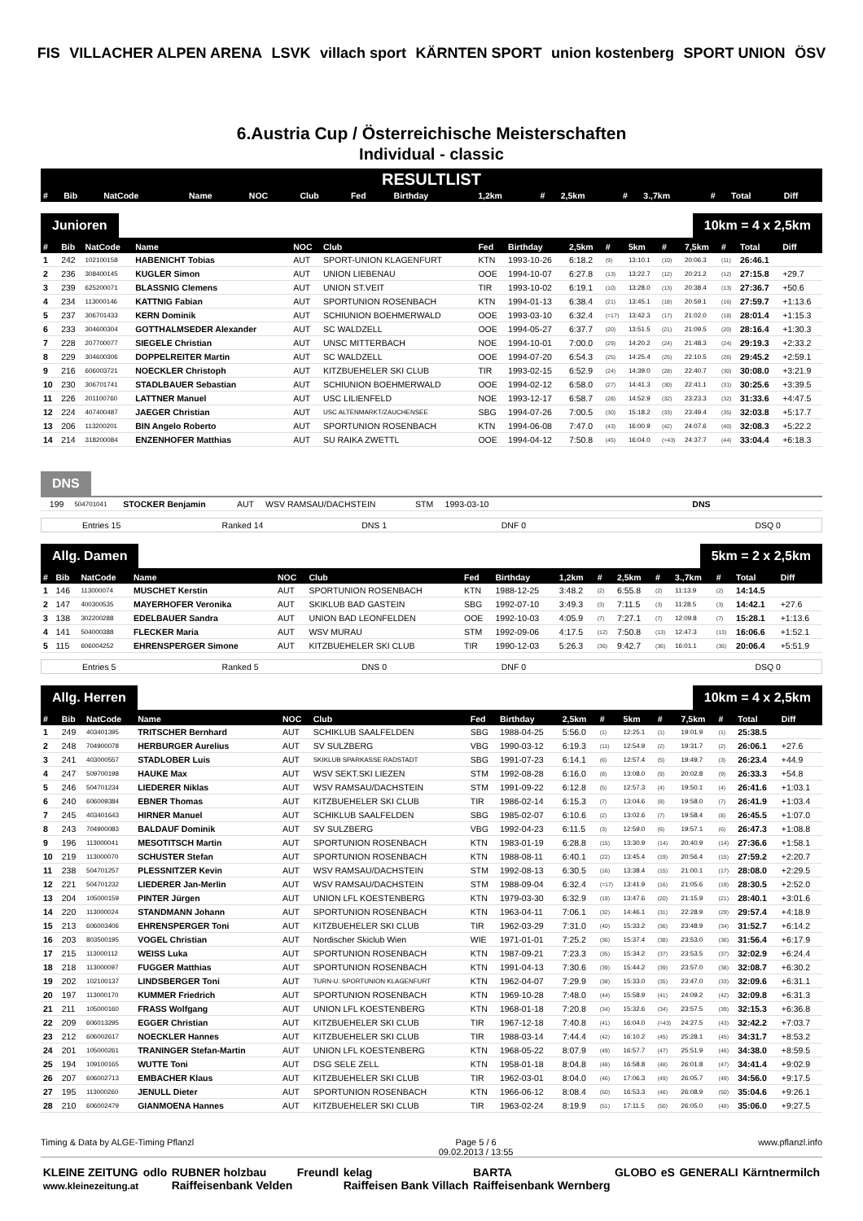FIS VILLACHER ALPEN ARENA LSVK villach sport KÄRNTEN SPORT union kostenberg SPORT UNION ÖSV
6.Austria Cup / Österreichische Meisterschaften
Individual - classic
RESULTLIST
| # | Bib | NatCode | Name | NOC | Club | Fed | Birthday | 1,2km | # | 2,5km | # | 3.,7km | # | Total | Diff |
| --- | --- | --- | --- | --- | --- | --- | --- | --- | --- | --- | --- | --- | --- | --- | --- |
Junioren 10km = 4 x 2,5km
| # | Bib | NatCode | Name | NOC | Club | Fed | Birthday | 2,5km | # | 5km | # | 7,5km | # | Total | Diff |
| --- | --- | --- | --- | --- | --- | --- | --- | --- | --- | --- | --- | --- | --- | --- | --- |
| 1 | 242 | 102100158 | HABENICHT Tobias | AUT | SPORT-UNION KLAGENFURT | KTN | 1993-10-26 | 6:18.2 | (9) | 13:10.1 | (10) | 20:06.3 | (11) | 26:46.1 | |
| 2 | 236 | 308400145 | KUGLER Simon | AUT | UNION LIEBENAU | OOE | 1994-10-07 | 6:27.8 | (13) | 13:22.7 | (12) | 20:21.2 | (12) | 27:15.8 | +29.7 |
| 3 | 239 | 625200071 | BLASSNIG Clemens | AUT | UNION ST.VEIT | TIR | 1993-10-02 | 6:19.1 | (10) | 13:28.0 | (13) | 20:38.4 | (13) | 27:36.7 | +50.6 |
| 4 | 234 | 113000146 | KATTNIG Fabian | AUT | SPORTUNION ROSENBACH | KTN | 1994-01-13 | 6:38.4 | (21) | 13:45.1 | (18) | 20:59.1 | (16) | 27:59.7 | +1:13.6 |
| 5 | 237 | 306701433 | KERN Dominik | AUT | SCHIUNION BOEHMERWALD | OOE | 1993-03-10 | 6:32.4 | (=17) | 13:42.3 | (17) | 21:02.0 | (18) | 28:01.4 | +1:15.3 |
| 6 | 233 | 304600304 | GOTTHALMSEDER Alexander | AUT | SC WALDZELL | OOE | 1994-05-27 | 6:37.7 | (20) | 13:51.5 | (21) | 21:09.5 | (20) | 28:16.4 | +1:30.3 |
| 7 | 228 | 207700077 | SIEGELE Christian | AUT | UNSC MITTERBACH | NOE | 1994-10-01 | 7:00.0 | (29) | 14:20.2 | (24) | 21:48.3 | (24) | 29:19.3 | +2:33.2 |
| 8 | 229 | 304600306 | DOPPELREITER Martin | AUT | SC WALDZELL | OOE | 1994-07-20 | 6:54.3 | (25) | 14:25.4 | (25) | 22:10.5 | (26) | 29:45.2 | +2:59.1 |
| 9 | 216 | 606003721 | NOECKLER Christoph | AUT | KITZBUEHELER SKI CLUB | TIR | 1993-02-15 | 6:52.9 | (24) | 14:39.0 | (28) | 22:40.7 | (30) | 30:08.0 | +3:21.9 |
| 10 | 230 | 306701741 | STADLBAUER Sebastian | AUT | SCHIUNION BOEHMERWALD | OOE | 1994-02-12 | 6:58.0 | (27) | 14:41.3 | (30) | 22:41.1 | (31) | 30:25.6 | +3:39.5 |
| 11 | 226 | 201100760 | LATTNER Manuel | AUT | USC LILIENFELD | NOE | 1993-12-17 | 6:58.7 | (28) | 14:52.9 | (32) | 23:23.3 | (32) | 31:33.6 | +4:47.5 |
| 12 | 224 | 407400487 | JAEGER Christian | AUT | USC ALTENMARKT/ZAUCHENSEE | SBG | 1994-07-26 | 7:00.5 | (30) | 15:18.2 | (33) | 23:49.4 | (35) | 32:03.8 | +5:17.7 |
| 13 | 206 | 113200201 | BIN Angelo Roberto | AUT | SPORTUNION ROSENBACH | KTN | 1994-06-08 | 7:47.0 | (43) | 16:00.9 | (42) | 24:07.6 | (40) | 32:08.3 | +5:22.2 |
| 14 | 214 | 318200084 | ENZENHOFER Matthias | AUT | SU RAIKA ZWETTL | OOE | 1994-04-12 | 7:50.8 | (45) | 16:04.0 | (=43) | 24:37.7 | (44) | 33:04.4 | +6:18.3 |
DNS
| | 199 | 504701041 | STOCKER Benjamin | AUT | WSV RAMSAU/DACHSTEIN | STM | 1993-03-10 | | DNS | |
Entries 15 Ranked 14 DNS 1 DNF 0 DSQ 0
Allg. Damen 5km = 2 x 2,5km
| # | Bib | NatCode | Name | NOC | Club | Fed | Birthday | 1,2km | # | 2,5km | # | 3.,7km | # | Total | Diff |
| --- | --- | --- | --- | --- | --- | --- | --- | --- | --- | --- | --- | --- | --- | --- | --- |
| 1 | 146 | 113000074 | MUSCHET Kerstin | AUT | SPORTUNION ROSENBACH | KTN | 1988-12-25 | 3:48.2 | (2) | 6:55.8 | (2) | 11:13.9 | (2) | 14:14.5 | |
| 2 | 147 | 400300535 | MAYERHOFER Veronika | AUT | SKIKLUB BAD GASTEIN | SBG | 1992-07-10 | 3:49.3 | (3) | 7:11.5 | (3) | 11:28.5 | (3) | 14:42.1 | +27.6 |
| 3 | 138 | 302200288 | EDELBAUER Sandra | AUT | UNION BAD LEONFELDEN | OOE | 1992-10-03 | 4:05.9 | (7) | 7:27.1 | (7) | 12:09.8 | (7) | 15:28.1 | +1:13.6 |
| 4 | 141 | 504000388 | FLECKER Maria | AUT | WSV MURAU | STM | 1992-09-06 | 4:17.5 | (12) | 7:50.8 | (13) | 12:47.3 | (13) | 16:06.6 | +1:52.1 |
| 5 | 115 | 606004252 | EHRENSPERGER Simone | AUT | KITZBUEHELER SKI CLUB | TIR | 1990-12-03 | 5:26.3 | (36) | 9:42.7 | (36) | 16:01.1 | (36) | 20:06.4 | +5:51.9 |
Entries 5 Ranked 5 DNS 0 DNF 0 DSQ 0
Allg. Herren 10km = 4 x 2,5km
| # | Bib | NatCode | Name | NOC | Club | Fed | Birthday | 2,5km | # | 5km | # | 7,5km | # | Total | Diff |
| --- | --- | --- | --- | --- | --- | --- | --- | --- | --- | --- | --- | --- | --- | --- | --- |
| 1 | 249 | 403401395 | TRITSCHER Bernhard | AUT | SCHIKLUB SAALFELDEN | SBG | 1988-04-25 | 5:56.0 | (1) | 12:25.1 | (1) | 19:01.9 | (1) | 25:38.5 | |
| 2 | 248 | 704900078 | HERBURGER Aurelius | AUT | SV SULZBERG | VBG | 1990-03-12 | 6:19.3 | (11) | 12:54.9 | (2) | 19:31.7 | (2) | 26:06.1 | +27.6 |
| 3 | 241 | 403000557 | STADLOBER Luis | AUT | SKIKLUB SPARKASSE RADSTADT | SBG | 1991-07-23 | 6:14.1 | (6) | 12:57.4 | (5) | 19:49.7 | (3) | 26:23.4 | +44.9 |
| 4 | 247 | 509700198 | HAUKE Max | AUT | WSV SEKT.SKI LIEZEN | STM | 1992-08-28 | 6:16.0 | (8) | 13:08.0 | (9) | 20:02.8 | (9) | 26:33.3 | +54.8 |
| 5 | 246 | 504701234 | LIEDERER Niklas | AUT | WSV RAMSAU/DACHSTEIN | STM | 1991-09-22 | 6:12.8 | (5) | 12:57.3 | (4) | 19:50.1 | (4) | 26:41.6 | +1:03.1 |
| 6 | 240 | 606009384 | EBNER Thomas | AUT | KITZBUEHELER SKI CLUB | TIR | 1986-02-14 | 6:15.3 | (7) | 13:04.6 | (8) | 19:58.0 | (7) | 26:41.9 | +1:03.4 |
| 7 | 245 | 403401643 | HIRNER Manuel | AUT | SCHIKLUB SAALFELDEN | SBG | 1985-02-07 | 6:10.6 | (2) | 13:02.6 | (7) | 19:58.4 | (8) | 26:45.5 | +1:07.0 |
| 8 | 243 | 704900083 | BALDAUF Dominik | AUT | SV SULZBERG | VBG | 1992-04-23 | 6:11.5 | (3) | 12:59.0 | (6) | 19:57.1 | (6) | 26:47.3 | +1:08.8 |
| 9 | 196 | 113000041 | MESOTITSCH Martin | AUT | SPORTUNION ROSENBACH | KTN | 1983-01-19 | 6:28.8 | (15) | 13:30.9 | (14) | 20:40.9 | (14) | 27:36.6 | +1:58.1 |
| 10 | 219 | 113000070 | SCHUSTER Stefan | AUT | SPORTUNION ROSENBACH | KTN | 1988-08-11 | 6:40.1 | (22) | 13:45.4 | (19) | 20:56.4 | (15) | 27:59.2 | +2:20.7 |
| 11 | 238 | 504701257 | PLESSNITZER Kevin | AUT | WSV RAMSAU/DACHSTEIN | STM | 1992-08-13 | 6:30.5 | (16) | 13:38.4 | (15) | 21:00.1 | (17) | 28:08.0 | +2:29.5 |
| 12 | 221 | 504701232 | LIEDERER Jan-Merlin | AUT | WSV RAMSAU/DACHSTEIN | STM | 1988-09-04 | 6:32.4 | (=17) | 13:41.9 | (16) | 21:05.6 | (19) | 28:30.5 | +2:52.0 |
| 13 | 204 | 105000159 | PINTER Jürgen | AUT | UNION LFL KOESTENBERG | KTN | 1979-03-30 | 6:32.9 | (19) | 13:47.6 | (20) | 21:15.9 | (21) | 28:40.1 | +3:01.6 |
| 14 | 220 | 113000024 | STANDMANN Johann | AUT | SPORTUNION ROSENBACH | KTN | 1963-04-11 | 7:06.1 | (32) | 14:46.1 | (31) | 22:28.9 | (29) | 29:57.4 | +4:18.9 |
| 15 | 213 | 606003406 | EHRENSPERGER Toni | AUT | KITZBUEHELER SKI CLUB | TIR | 1962-03-29 | 7:31.0 | (40) | 15:33.2 | (36) | 23:48.9 | (34) | 31:52.7 | +6:14.2 |
| 16 | 203 | 803500195 | VOGEL Christian | AUT | Nordischer Skiclub Wien | WIE | 1971-01-01 | 7:25.2 | (36) | 15:37.4 | (38) | 23:53.0 | (36) | 31:56.4 | +6:17.9 |
| 17 | 215 | 113000112 | WEISS Luka | AUT | SPORTUNION ROSENBACH | KTN | 1987-09-21 | 7:23.3 | (35) | 15:34.2 | (37) | 23:53.5 | (37) | 32:02.9 | +6:24.4 |
| 18 | 218 | 113000097 | FUGGER Matthias | AUT | SPORTUNION ROSENBACH | KTN | 1991-04-13 | 7:30.6 | (39) | 15:44.2 | (39) | 23:57.0 | (38) | 32:08.7 | +6:30.2 |
| 19 | 202 | 102100137 | LINDSBERGER Toni | AUT | TURN-U. SPORTUNION KLAGENFURT | KTN | 1962-04-07 | 7:29.9 | (38) | 15:33.0 | (35) | 23:47.0 | (33) | 32:09.6 | +6:31.1 |
| 20 | 197 | 113000170 | KUMMER Friedrich | AUT | SPORTUNION ROSENBACH | KTN | 1969-10-28 | 7:48.0 | (44) | 15:58.9 | (41) | 24:09.2 | (42) | 32:09.8 | +6:31.3 |
| 21 | 211 | 105000160 | FRASS Wolfgang | AUT | UNION LFL KOESTENBERG | KTN | 1968-01-18 | 7:20.8 | (34) | 15:32.6 | (34) | 23:57.5 | (39) | 32:15.3 | +6:36.8 |
| 22 | 209 | 606013295 | EGGER Christian | AUT | KITZBUEHELER SKI CLUB | TIR | 1967-12-18 | 7:40.8 | (41) | 16:04.0 | (=43) | 24:27.5 | (43) | 32:42.2 | +7:03.7 |
| 23 | 212 | 606002617 | NOECKLER Hannes | AUT | KITZBUEHELER SKI CLUB | TIR | 1988-03-14 | 7:44.4 | (42) | 16:10.2 | (45) | 25:28.1 | (45) | 34:31.7 | +8:53.2 |
| 24 | 201 | 105000261 | TRANINGER Stefan-Martin | AUT | UNION LFL KOESTENBERG | KTN | 1968-05-22 | 8:07.9 | (49) | 16:57.7 | (47) | 25:51.9 | (46) | 34:38.0 | +8:59.5 |
| 25 | 194 | 109100165 | WUTTE Toni | AUT | DSG SELE ZELL | KTN | 1958-01-18 | 8:04.8 | (48) | 16:58.8 | (48) | 26:01.8 | (47) | 34:41.4 | +9:02.9 |
| 26 | 207 | 606002713 | EMBACHER Klaus | AUT | KITZBUEHELER SKI CLUB | TIR | 1962-03-01 | 8:04.0 | (46) | 17:06.3 | (49) | 26:05.7 | (49) | 34:56.0 | +9:17.5 |
| 27 | 195 | 113000260 | JENULL Dieter | AUT | SPORTUNION ROSENBACH | KTN | 1966-06-12 | 8:08.4 | (50) | 16:53.3 | (46) | 26:08.9 | (50) | 35:04.6 | +9:26.1 |
| 28 | 210 | 606002479 | GIANMOENA Hannes | AUT | KITZBUEHELER SKI CLUB | TIR | 1963-02-24 | 8:19.9 | (51) | 17:11.5 | (50) | 26:05.0 | (48) | 35:06.0 | +9:27.5 |
Timing & Data by ALGE-Timing Pflanzl Page 5 / 6
09.02.2013 / 13:55 www.pflanzl.info
KLEINE ZEITUNG
www.kleinezeitung.at odlo RUBNER holzbau
Raiffeisenbank Velden Freundl kelag
Raiffeisen Bank Villach BARTA
Raiffeisenbank Wernberg GLOBO eS GENERALI Kärntnermilch